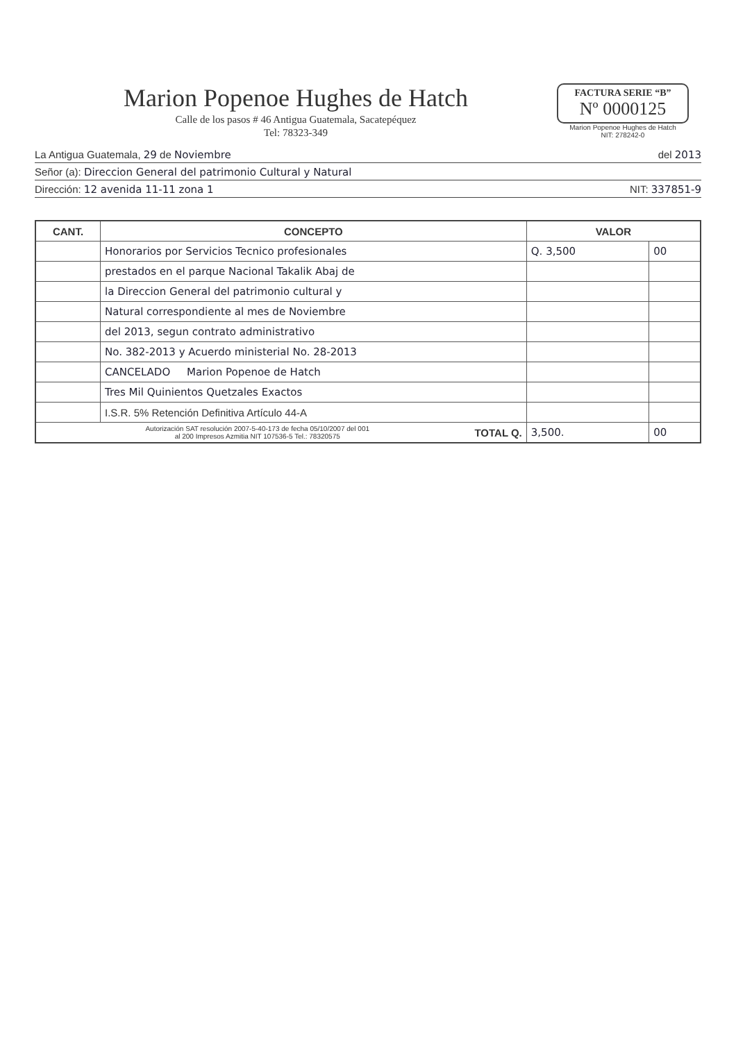Marion Popenoe Hughes de Hatch
Calle de los pasos # 46 Antigua Guatemala, Sacatepéquez
Tel: 78323-349
FACTURA SERIE “B”
Nº 0000125
Marion Popenoe Hughes de Hatch
NIT: 278242-0
La Antigua Guatemala, 29 de Noviembre del 2013
Señor (a): Direccion General del patrimonio Cultural y Natural
Dirección: 12 avenida 11-11 zona 1 NIT: 337851-9
| CANT. | CONCEPTO | VALOR | |
| --- | --- | --- | --- |
| | Honorarios por Servicios Tecnico profesionales | Q. 3,500 | 00 |
| | prestados en el parque Nacional Takalik Abaj de | | |
| | la Direccion General del patrimonio cultural y | | |
| | Natural correspondiente al mes de Noviembre | | |
| | del 2013, segun contrato administrativo | | |
| | No. 382-2013 y Acuerdo ministerial No. 28-2013 | | |
| | CANCELADO Marion Popenoe de Hatch | | |
| | Tres Mil Quinientos Quetzales Exactos | | |
| | I.S.R. 5% Retención Definitiva Artículo 44-A | | |
| Autorización SAT resolución 2007-5-40-173 de fecha 05/10/2007 del 001 al 200 Impresos Azmitia NIT 107536-5 Tel.: 78320575 TOTAL Q. | | 3,500. | 00 |